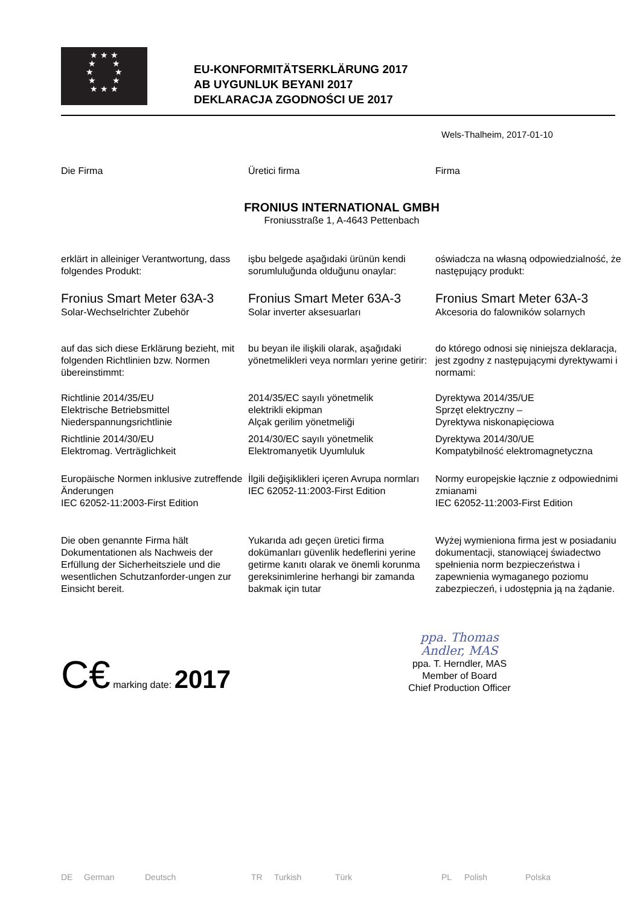★ ★ ★
★ ★
★ ★
★ ★
★ ★ ★
EU-KONFORMITÄTSERKLÄRUNG 2017
AB UYGUNLUK BEYANI 2017
DEKLARACJA ZGODNOŚCI UE 2017
Wels-Thalheim, 2017-01-10
Die Firma Üretici firma Firma
FRONIUS INTERNATIONAL GMBH
Froniusstraße 1, A-4643 Pettenbach
erklärt in alleiniger Verantwortung, dass folgendes Produkt:
işbu belgede aşağıdaki ürünün kendi sorumluluğunda olduğunu onaylar:
oświadcza na własną odpowiedzialność, że następujący produkt:
Fronius Smart Meter 63A-3
Solar-Wechselrichter Zubehör
Fronius Smart Meter 63A-3
Solar inverter aksesuarları
Fronius Smart Meter 63A-3
Akcesoria do falowników solarnych
auf das sich diese Erklärung bezieht, mit folgenden Richtlinien bzw. Normen übereinstimmt:
bu beyan ile ilişkili olarak, aşağıdaki yönetmelikleri veya normları yerine getirir:
do którego odnosi się niniejsza deklaracja, jest zgodny z następującymi dyrektywami i normami:
Richtlinie 2014/35/EU
Elektrische Betriebsmittel
Niederspannungsrichtlinie
2014/35/EC sayılı yönetmelik
elektrikli ekipman
Alçak gerilim yönetmeliği
Dyrektywa 2014/35/UE
Sprzęt elektryczny –
Dyrektywa niskonapięciowa
Richtlinie 2014/30/EU
Elektromag. Verträglichkeit
2014/30/EC sayılı yönetmelik
Elektromanyetik Uyumluluk
Dyrektywa 2014/30/UE
Kompatybilność elektromagnetyczna
Europäische Normen inklusive zutreffende Änderungen
IEC 62052-11:2003-First Edition
İlgili değişiklikleri içeren Avrupa normları
IEC 62052-11:2003-First Edition
Normy europejskie łącznie z odpowiednimi zmianami
IEC 62052-11:2003-First Edition
Die oben genannte Firma hält Dokumentationen als Nachweis der Erfüllung der Sicherheitsziele und die wesentlichen Schutzanforder-ungen zur Einsicht bereit.
Yukarıda adı geçen üretici firma dokümanları güvenlik hedeflerini yerine getirme kanıtı olarak ve önemli korunma gereksinimlerine herhangi bir zamanda bakmak için tutar
Wyżej wymieniona firma jest w posiadaniu dokumentacji, stanowiącej świadectwo spełnienia norm bezpieczeństwa i zapewnienia wymaganego poziomu zabezpieczeń, i udostępnia ją na żądanie.
C€ marking date: 2017
ppa. Thomas Andler, MAS
ppa. T. Herndler, MAS
Member of Board
Chief Production Officer
DE German Deutsch TR Turkish Türk PL Polish Polska